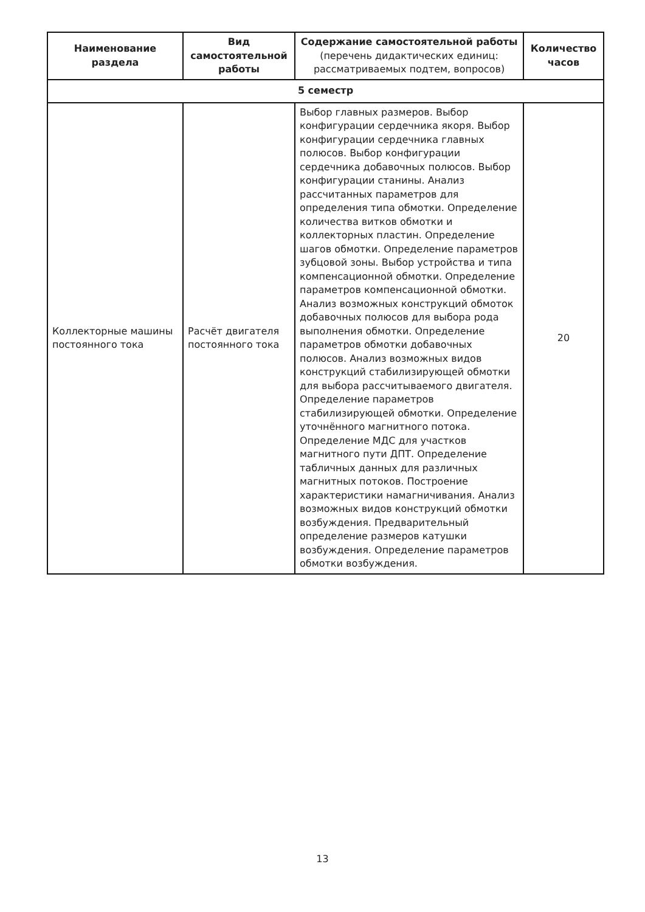| Наименование раздела | Вид самостоятельной работы | Содержание самостоятельной работы (перечень дидактических единиц: рассматриваемых подтем, вопросов) | Количество часов |
| --- | --- | --- | --- |
| 5 семестр | | | |
| Коллекторные машины постоянного тока | Расчёт двигателя постоянного тока | Выбор главных размеров. Выбор конфигурации сердечника якоря. Выбор конфигурации сердечника главных полюсов. Выбор конфигурации сердечника добавочных полюсов. Выбор конфигурации станины. Анализ рассчитанных параметров для определения типа обмотки. Определение количества витков обмотки и коллекторных пластин. Определение шагов обмотки. Определение параметров зубцовой зоны. Выбор устройства и типа компенсационной обмотки. Определение параметров компенсационной обмотки. Анализ возможных конструкций обмоток добавочных полюсов для выбора рода выполнения обмотки. Определение параметров обмотки добавочных полюсов. Анализ возможных видов конструкций стабилизирующей обмотки для выбора рассчитываемого двигателя. Определение параметров стабилизирующей обмотки. Определение уточнённого магнитного потока. Определение МДС для участков магнитного пути ДПТ. Определение табличных данных для различных магнитных потоков. Построение характеристики намагничивания. Анализ возможных видов конструкций обмотки возбуждения. Предварительный определение размеров катушки возбуждения. Определение параметров обмотки возбуждения. | 20 |
13